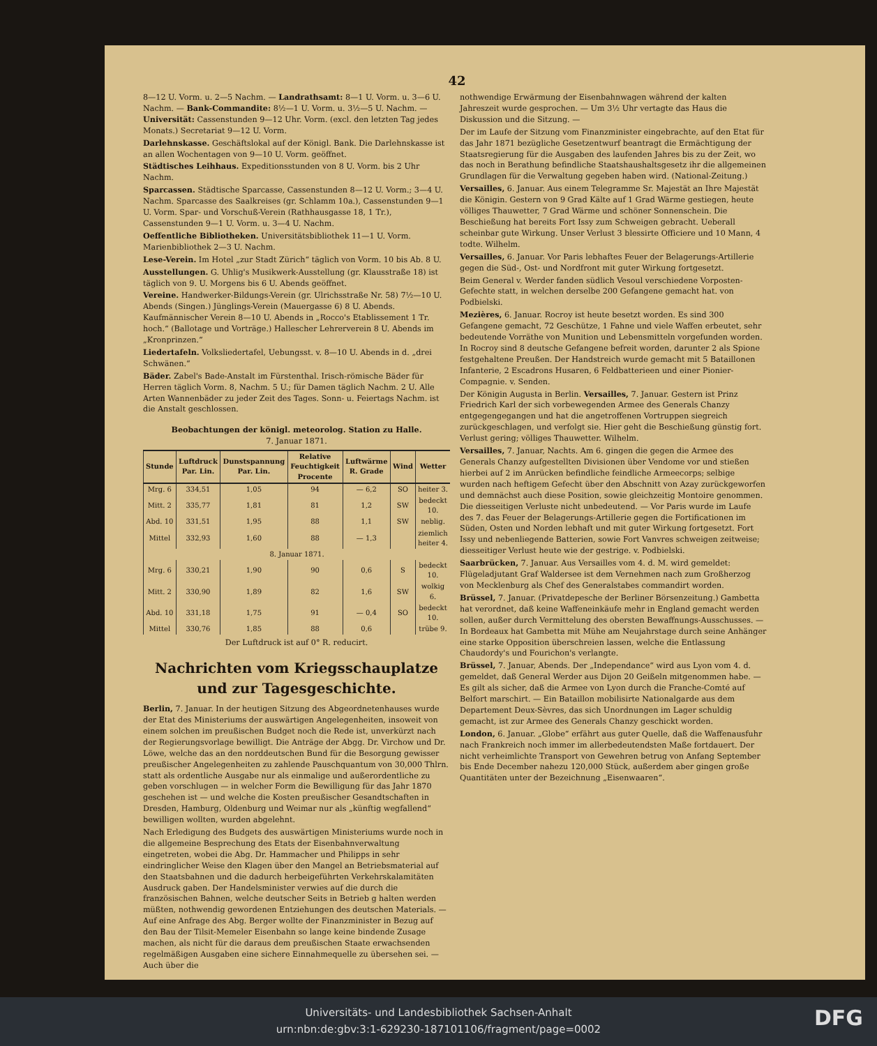42
8—12 U. Vorm. u. 2—5 Nachm. — Landrathsamt: 8—1 U. Vorm. u. 3—6 U. Nachm. — Bank-Commandite: 8½—1 U. Vorm. u. 3½—5 U. Nachm. — Universität: Cassenstunden 9—12 Uhr. Vorm. (excl. den letzten Tag jedes Monats.) Secretariat 9—12 U. Vorm.
Darlehnskasse. Geschäftslokal auf der Königl. Bank. Die Darlehnskasse ist an allen Wochentagen von 9—10 U. Vorm. geöffnet.
Städtisches Leihhaus. Expeditionsstunden von 8 U. Vorm. bis 2 Uhr Nachm.
Sparcassen. Städtische Sparcasse, Cassenstunden 8—12 U. Vorm.; 3—4 U. Nachm. Sparcasse des Saalkreises (gr. Schlamm 10a.), Cassenstunden 9—1 U. Vorm. Spar- und Vorschuß-Verein (Rathhausgasse 18, 1 Tr.), Cassenstunden 9—1 U. Vorm. u. 3—4 U. Nachm.
Oeffentliche Bibliotheken. Universitätsbibliothek 11—1 U. Vorm. Marienbibliothek 2—3 U. Nachm.
Lese-Verein. Im Hotel „zur Stadt Zürich“ täglich von Vorm. 10 bis Ab. 8 U.
Ausstellungen. G. Uhlig's Musikwerk-Ausstellung (gr. Klausstraße 18) ist täglich von 9. U. Morgens bis 6 U. Abends geöffnet.
Vereine. Handwerker-Bildungs-Verein (gr. Ulrichsstraße Nr. 58) 7½—10 U. Abends (Singen.) Jünglings-Verein (Mauergasse 6) 8 U. Abends. Kaufmännischer Verein 8—10 U. Abends in „Rocco's Etablissement 1 Tr. hoch.“ (Ballotage und Vorträge.) Hallescher Lehrerverein 8 U. Abends im „Kronprinzen.“
Liedertafeln. Volksliedertafel, Uebungsst. v. 8—10 U. Abends in d. „drei Schwänen.“
Bäder. Zabel's Bade-Anstalt im Fürstenthal. Irisch-römische Bäder für Herren täglich Vorm. 8, Nachm. 5 U.; für Damen täglich Nachm. 2 U. Alle Arten Wannenbäder zu jeder Zeit des Tages. Sonn- u. Feiertags Nachm. ist die Anstalt geschlossen.
Beobachtungen der königl. meteorolog. Station zu Halle.
7. Januar 1871.
| Stunde | Luftdruck Par. Lin. | Dunstspannung Par. Lin. | Relative Feuchtigkeit Procente | Luftwärme R. Grade | Wind | Wetter |
| --- | --- | --- | --- | --- | --- | --- |
| Mrg. 6 | 334,51 | 1,05 | 94 | — 6,2 | SO | heiter 3. |
| Mitt. 2 | 335,77 | 1,81 | 81 | 1,2 | SW | bedeckt 10. |
| Abd. 10 | 331,51 | 1,95 | 88 | 1,1 | SW | neblig. |
| Mittel | 332,93 | 1,60 | 88 | — 1,3 | | ziemlich heiter 4. |
| 8. Januar 1871. | | | | | | |
| Mrg. 6 | 330,21 | 1,90 | 90 | 0,6 | S | bedeckt 10. |
| Mitt. 2 | 330,90 | 1,89 | 82 | 1,6 | SW | wolkig 6. |
| Abd. 10 | 331,18 | 1,75 | 91 | — 0,4 | SO | bedeckt 10. |
| Mittel | 330,76 | 1,85 | 88 | 0,6 | | trübe 9. |
Der Luftdruck ist auf 0° R. reducirt.
Nachrichten vom Kriegsschauplatze und zur Tagesgeschichte.
Berlin, 7. Januar. In der heutigen Sitzung des Abgeordnetenhauses wurde der Etat des Ministeriums der auswärtigen Angelegenheiten, insoweit von einem solchen im preußischen Budget noch die Rede ist, unverkürzt nach der Regierungsvorlage bewilligt. Die Anträge der Abgg. Dr. Virchow und Dr. Löwe, welche das an den norddeutschen Bund für die Besorgung gewisser preußischer Angelegenheiten zu zahlende Pauschquantum von 30,000 Thlrn. statt als ordentliche Ausgabe nur als einmalige und außerordentliche zu geben vorschlugen — in welcher Form die Bewilligung für das Jahr 1870 geschehen ist — und welche die Kosten preußischer Gesandtschaften in Dresden, Hamburg, Oldenburg und Weimar nur als „künftig wegfallend“ bewilligen wollten, wurden abgelehnt.
Nach Erledigung des Budgets des auswärtigen Ministeriums wurde noch in die allgemeine Besprechung des Etats der Eisenbahnverwaltung eingetreten, wobei die Abg. Dr. Hammacher und Philipps in sehr eindringlicher Weise den Klagen über den Mangel an Betriebsmaterial auf den Staatsbahnen und die dadurch herbeigeführten Verkehrskalamitäten Ausdruck gaben. Der Handelsminister verwies auf die durch die französischen Bahnen, welche deutscher Seits in Betrieb g halten werden müßten, nothwendig gewordenen Entziehungen des deutschen Materials. — Auf eine Anfrage des Abg. Berger wollte der Finanzminister in Bezug auf den Bau der Tilsit-Memeler Eisenbahn so lange keine bindende Zusage machen, als nicht für die daraus dem preußischen Staate erwachsenden regelmäßigen Ausgaben eine sichere Einnahmequelle zu übersehen sei. — Auch über die
nothwendige Erwärmung der Eisenbahnwagen während der kalten Jahreszeit wurde gesprochen. — Um 3½ Uhr vertagte das Haus die Diskussion und die Sitzung. —
Der im Laufe der Sitzung vom Finanzminister eingebrachte, auf den Etat für das Jahr 1871 bezügliche Gesetzentwurf beantragt die Ermächtigung der Staatsregierung für die Ausgaben des laufenden Jahres bis zu der Zeit, wo das noch in Berathung befindliche Staatshaushaltsgesetz ihr die allgemeinen Grundlagen für die Verwaltung gegeben haben wird. (National-Zeitung.)
Versailles, 6. Januar. Aus einem Telegramme Sr. Majestät an Ihre Majestät die Königin. Gestern von 9 Grad Kälte auf 1 Grad Wärme gestiegen, heute völliges Thauwetter, 7 Grad Wärme und schöner Sonnenschein. Die Beschießung hat bereits Fort Issy zum Schweigen gebracht. Ueberall scheinbar gute Wirkung. Unser Verlust 3 blessirte Officiere und 10 Mann, 4 todte. Wilhelm.
Versailles, 6. Januar. Vor Paris lebhaftes Feuer der Belagerungs-Artillerie gegen die Süd-, Ost- und Nordfront mit guter Wirkung fortgesetzt.
Beim General v. Werder fanden südlich Vesoul verschiedene Vorposten-Gefechte statt, in welchen derselbe 200 Gefangene gemacht hat. von Podbielski.
Mezières, 6. Januar. Rocroy ist heute besetzt worden. Es sind 300 Gefangene gemacht, 72 Geschütze, 1 Fahne und viele Waffen erbeutet, sehr bedeutende Vorräthe von Munition und Lebensmitteln vorgefunden worden. In Rocroy sind 8 deutsche Gefangene befreit worden, darunter 2 als Spione festgehaltene Preußen. Der Handstreich wurde gemacht mit 5 Bataillonen Infanterie, 2 Escadrons Husaren, 6 Feldbatterieen und einer Pionier-Compagnie. v. Senden.
Der Königin Augusta in Berlin. Versailles, 7. Januar. Gestern ist Prinz Friedrich Karl der sich vorbewegenden Armee des Generals Chanzy entgegengegangen und hat die angetroffenen Vortruppen siegreich zurückgeschlagen, und verfolgt sie. Hier geht die Beschießung günstig fort. Verlust gering; völliges Thauwetter. Wilhelm.
Versailles, 7. Januar, Nachts. Am 6. gingen die gegen die Armee des Generals Chanzy aufgestellten Divisionen über Vendome vor und stießen hierbei auf 2 im Anrücken befindliche feindliche Armeecorps; selbige wurden nach heftigem Gefecht über den Abschnitt von Azay zurückgeworfen und demnächst auch diese Position, sowie gleichzeitig Montoire genommen. Die diesseitigen Verluste nicht unbedeutend. — Vor Paris wurde im Laufe des 7. das Feuer der Belagerungs-Artillerie gegen die Fortificationen im Süden, Osten und Norden lebhaft und mit guter Wirkung fortgesetzt. Fort Issy und nebenliegende Batterien, sowie Fort Vanvres schweigen zeitweise; diesseitiger Verlust heute wie der gestrige. v. Podbielski.
Saarbrücken, 7. Januar. Aus Versailles vom 4. d. M. wird gemeldet: Flügeladjutant Graf Waldersee ist dem Vernehmen nach zum Großherzog von Mecklenburg als Chef des Generalstabes commandirt worden.
Brüssel, 7. Januar. (Privatdepesche der Berliner Börsenzeitung.) Gambetta hat verordnet, daß keine Waffeneinkäufe mehr in England gemacht werden sollen, außer durch Vermittelung des obersten Bewaffnungs-Ausschusses. — In Bordeaux hat Gambetta mit Mühe am Neujahrstage durch seine Anhänger eine starke Opposition überschreien lassen, welche die Entlassung Chaudordy's und Fourichon's verlangte.
Brüssel, 7. Januar, Abends. Der „Independance“ wird aus Lyon vom 4. d. gemeldet, daß General Werder aus Dijon 20 Geißeln mitgenommen habe. — Es gilt als sicher, daß die Armee von Lyon durch die Franche-Comté auf Belfort marschirt. — Ein Bataillon mobilisirte Nationalgarde aus dem Departement Deux-Sèvres, das sich Unordnungen im Lager schuldig gemacht, ist zur Armee des Generals Chanzy geschickt worden.
London, 6. Januar. „Globe“ erfährt aus guter Quelle, daß die Waffenausfuhr nach Frankreich noch immer im allerbedeutendsten Maße fortdauert. Der nicht verheimlichte Transport von Gewehren betrug von Anfang September bis Ende December nahezu 120,000 Stück, außerdem aber gingen große Quantitäten unter der Bezeichnung „Eisenwaaren“.
Universitäts- und Landesbibliothek Sachsen-Anhalt
urn:nbn:de:gbv:3:1-629230-187101106/fragment/page=0002
DFG